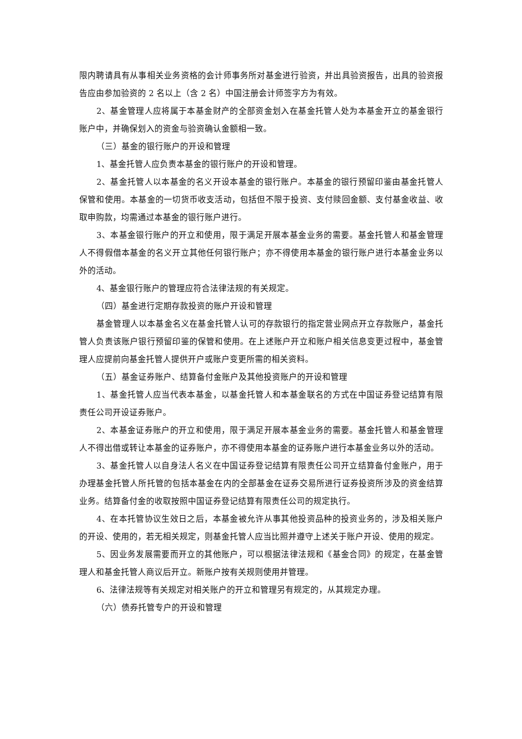限内聘请具有从事相关业务资格的会计师事务所对基金进行验资，并出具验资报告，出具的验资报告应由参加验资的 2 名以上（含 2 名）中国注册会计师签字方为有效。
2、基金管理人应将属于本基金财产的全部资金划入在基金托管人处为本基金开立的基金银行账户中，并确保划入的资金与验资确认金额相一致。
（三）基金的银行账户的开设和管理
1、基金托管人应负责本基金的银行账户的开设和管理。
2、基金托管人以本基金的名义开设本基金的银行账户。本基金的银行预留印鉴由基金托管人保管和使用。本基金的一切货币收支活动，包括但不限于投资、支付赎回金额、支付基金收益、收取申购款，均需通过本基金的银行账户进行。
3、本基金银行账户的开立和使用，限于满足开展本基金业务的需要。基金托管人和基金管理人不得假借本基金的名义开立其他任何银行账户；亦不得使用本基金的银行账户进行本基金业务以外的活动。
4、基金银行账户的管理应符合法律法规的有关规定。
（四）基金进行定期存款投资的账户开设和管理
基金管理人以本基金名义在基金托管人认可的存款银行的指定营业网点开立存款账户，基金托管人负责该账户银行预留印鉴的保管和使用。在上述账户开立和账户相关信息变更过程中，基金管理人应提前向基金托管人提供开户或账户变更所需的相关资料。
（五）基金证券账户、结算备付金账户及其他投资账户的开设和管理
1、基金托管人应当代表本基金，以基金托管人和本基金联名的方式在中国证券登记结算有限责任公司开设证券账户。
2、本基金证券账户的开立和使用，限于满足开展本基金业务的需要。基金托管人和基金管理人不得出借或转让本基金的证券账户，亦不得使用本基金的证券账户进行本基金业务以外的活动。
3、基金托管人以自身法人名义在中国证券登记结算有限责任公司开立结算备付金账户，用于办理基金托管人所托管的包括本基金在内的全部基金在证券交易所进行证券投资所涉及的资金结算业务。结算备付金的收取按照中国证券登记结算有限责任公司的规定执行。
4、在本托管协议生效日之后，本基金被允许从事其他投资品种的投资业务的，涉及相关账户的开设、使用的，若无相关规定，则基金托管人应当比照并遵守上述关于账户开设、使用的规定。
5、因业务发展需要而开立的其他账户，可以根据法律法规和《基金合同》的规定，在基金管理人和基金托管人商议后开立。新账户按有关规则使用并管理。
6、法律法规等有关规定对相关账户的开立和管理另有规定的，从其规定办理。
（六）债券托管专户的开设和管理